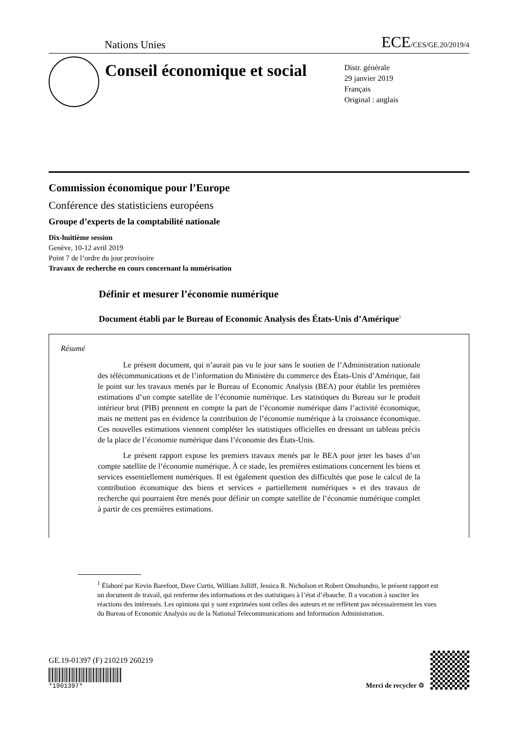Nations Unies ECE/CES/GE.20/2019/4
Conseil économique et social
Distr. générale
29 janvier 2019
Français
Original : anglais
Commission économique pour l’Europe
Conférence des statisticiens européens
Groupe d’experts de la comptabilité nationale
Dix-huitième session
Genève, 10-12 avril 2019
Point 7 de l’ordre du jour provisoire
Travaux de recherche en cours concernant la numérisation
Définir et mesurer l’économie numérique
Document établi par le Bureau of Economic Analysis des États-Unis d’Amérique<sup>1</sup>
Résumé
Le présent document, qui n’aurait pas vu le jour sans le soutien de l’Administration nationale des télécommunications et de l’information du Ministère du commerce des États-Unis d’Amérique, fait le point sur les travaux menés par le Bureau of Economic Analysis (BEA) pour établir les premières estimations d’un compte satellite de l’économie numérique. Les statistiques du Bureau sur le produit intérieur brut (PIB) prennent en compte la part de l’économie numérique dans l’activité économique, mais ne mettent pas en évidence la contribution de l’économie numérique à la croissance économique. Ces nouvelles estimations viennent compléter les statistiques officielles en dressant un tableau précis de la place de l’économie numérique dans l’économie des États-Unis.
Le présent rapport expose les premiers travaux menés par le BEA pour jeter les bases d’un compte satellite de l’économie numérique. À ce stade, les premières estimations concernent les biens et services essentiellement numériques. Il est également question des difficultés que pose le calcul de la contribution économique des biens et services « partiellement numériques » et des travaux de recherche qui pourraient être menés pour définir un compte satellite de l’économie numérique complet à partir de ces premières estimations.
<sup>1</sup> Élaboré par Kevin Barefoot, Dave Curtis, William Jolliff, Jessica R. Nicholson et Robert Omohundro, le présent rapport est un document de travail, qui renferme des informations et des statistiques à l’état d’ébauche. Il a vocation à susciter les réactions des intéressés. Les opinions qui y sont exprimées sont celles des auteurs et ne reflètent pas nécessairement les vues du Bureau of Economic Analysis ou de la National Telecommunications and Information Administration.
GE.19-01397 (F) 210219 260219
*1901397*
Merci de recycler ♲